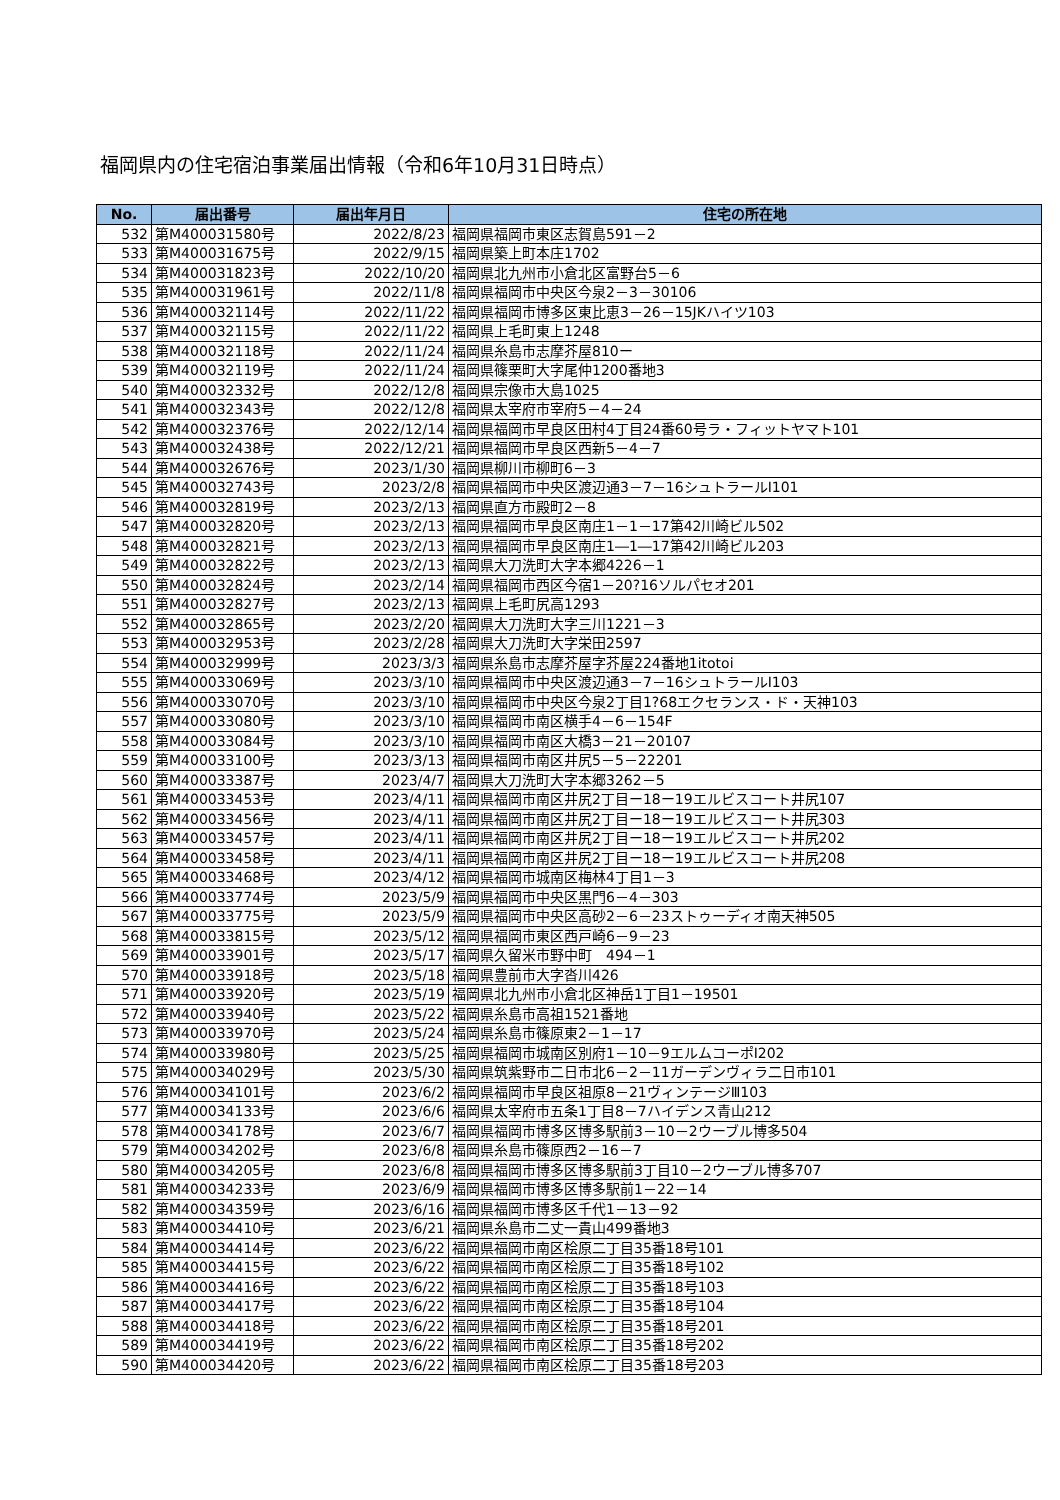福岡県内の住宅宿泊事業届出情報（令和6年10月31日時点）
| No. | 届出番号 | 届出年月日 | 住宅の所在地 |
| --- | --- | --- | --- |
| 532 | 第M400031580号 | 2022/8/23 | 福岡県福岡市東区志賀島591－2 |
| 533 | 第M400031675号 | 2022/9/15 | 福岡県築上町本庄1702 |
| 534 | 第M400031823号 | 2022/10/20 | 福岡県北九州市小倉北区富野台5－6 |
| 535 | 第M400031961号 | 2022/11/8 | 福岡県福岡市中央区今泉2－3－30106 |
| 536 | 第M400032114号 | 2022/11/22 | 福岡県福岡市博多区東比恵3－26－15JKハイツ103 |
| 537 | 第M400032115号 | 2022/11/22 | 福岡県上毛町東上1248 |
| 538 | 第M400032118号 | 2022/11/24 | 福岡県糸島市志摩芥屋810ー |
| 539 | 第M400032119号 | 2022/11/24 | 福岡県篠栗町大字尾仲1200番地3 |
| 540 | 第M400032332号 | 2022/12/8 | 福岡県宗像市大島1025 |
| 541 | 第M400032343号 | 2022/12/8 | 福岡県太宰府市宰府5－4－24 |
| 542 | 第M400032376号 | 2022/12/14 | 福岡県福岡市早良区田村4丁目24番60号ラ・フィットヤマト101 |
| 543 | 第M400032438号 | 2022/12/21 | 福岡県福岡市早良区西新5－4－7 |
| 544 | 第M400032676号 | 2023/1/30 | 福岡県柳川市柳町6－3 |
| 545 | 第M400032743号 | 2023/2/8 | 福岡県福岡市中央区渡辺通3－7－16シュトラールⅠ101 |
| 546 | 第M400032819号 | 2023/2/13 | 福岡県直方市殿町2－8 |
| 547 | 第M400032820号 | 2023/2/13 | 福岡県福岡市早良区南庄1－1－17第42川崎ビル502 |
| 548 | 第M400032821号 | 2023/2/13 | 福岡県福岡市早良区南庄1―1―17第42川崎ビル203 |
| 549 | 第M400032822号 | 2023/2/13 | 福岡県大刀洗町大字本郷4226－1 |
| 550 | 第M400032824号 | 2023/2/14 | 福岡県福岡市西区今宿1－20?16ソルパセオ201 |
| 551 | 第M400032827号 | 2023/2/13 | 福岡県上毛町尻高1293 |
| 552 | 第M400032865号 | 2023/2/20 | 福岡県大刀洗町大字三川1221－3 |
| 553 | 第M400032953号 | 2023/2/28 | 福岡県大刀洗町大字栄田2597 |
| 554 | 第M400032999号 | 2023/3/3 | 福岡県糸島市志摩芥屋字芥屋224番地1itotoi |
| 555 | 第M400033069号 | 2023/3/10 | 福岡県福岡市中央区渡辺通3－7－16シュトラールⅠ103 |
| 556 | 第M400033070号 | 2023/3/10 | 福岡県福岡市中央区今泉2丁目1?68エクセランス・ド・天神103 |
| 557 | 第M400033080号 | 2023/3/10 | 福岡県福岡市南区横手4－6－154F |
| 558 | 第M400033084号 | 2023/3/10 | 福岡県福岡市南区大橋3－21－20107 |
| 559 | 第M400033100号 | 2023/3/13 | 福岡県福岡市南区井尻5－5－22201 |
| 560 | 第M400033387号 | 2023/4/7 | 福岡県大刀洗町大字本郷3262－5 |
| 561 | 第M400033453号 | 2023/4/11 | 福岡県福岡市南区井尻2丁目ー18ー19エルビスコート井尻107 |
| 562 | 第M400033456号 | 2023/4/11 | 福岡県福岡市南区井尻2丁目ー18ー19エルビスコート井尻303 |
| 563 | 第M400033457号 | 2023/4/11 | 福岡県福岡市南区井尻2丁目ー18ー19エルビスコート井尻202 |
| 564 | 第M400033458号 | 2023/4/11 | 福岡県福岡市南区井尻2丁目ー18ー19エルビスコート井尻208 |
| 565 | 第M400033468号 | 2023/4/12 | 福岡県福岡市城南区梅林4丁目1－3 |
| 566 | 第M400033774号 | 2023/5/9 | 福岡県福岡市中央区黒門6－4－303 |
| 567 | 第M400033775号 | 2023/5/9 | 福岡県福岡市中央区高砂2－6－23ストゥーディオ南天神505 |
| 568 | 第M400033815号 | 2023/5/12 | 福岡県福岡市東区西戸崎6－9－23 |
| 569 | 第M400033901号 | 2023/5/17 | 福岡県久留米市野中町 494－1 |
| 570 | 第M400033918号 | 2023/5/18 | 福岡県豊前市大字沓川426 |
| 571 | 第M400033920号 | 2023/5/19 | 福岡県北九州市小倉北区神岳1丁目1－19501 |
| 572 | 第M400033940号 | 2023/5/22 | 福岡県糸島市高祖1521番地 |
| 573 | 第M400033970号 | 2023/5/24 | 福岡県糸島市篠原東2－1－17 |
| 574 | 第M400033980号 | 2023/5/25 | 福岡県福岡市城南区別府1－10－9エルムコーポⅠ202 |
| 575 | 第M400034029号 | 2023/5/30 | 福岡県筑紫野市二日市北6－2－11ガーデンヴィラ二日市101 |
| 576 | 第M400034101号 | 2023/6/2 | 福岡県福岡市早良区祖原8－21ヴィンテージⅢ103 |
| 577 | 第M400034133号 | 2023/6/6 | 福岡県太宰府市五条1丁目8－7ハイデンス青山212 |
| 578 | 第M400034178号 | 2023/6/7 | 福岡県福岡市博多区博多駅前3－10－2ウーブル博多504 |
| 579 | 第M400034202号 | 2023/6/8 | 福岡県糸島市篠原西2－16－7 |
| 580 | 第M400034205号 | 2023/6/8 | 福岡県福岡市博多区博多駅前3丁目10－2ウーブル博多707 |
| 581 | 第M400034233号 | 2023/6/9 | 福岡県福岡市博多区博多駅前1－22－14 |
| 582 | 第M400034359号 | 2023/6/16 | 福岡県福岡市博多区千代1－13－92 |
| 583 | 第M400034410号 | 2023/6/21 | 福岡県糸島市二丈一貴山499番地3 |
| 584 | 第M400034414号 | 2023/6/22 | 福岡県福岡市南区桧原二丁目35番18号101 |
| 585 | 第M400034415号 | 2023/6/22 | 福岡県福岡市南区桧原二丁目35番18号102 |
| 586 | 第M400034416号 | 2023/6/22 | 福岡県福岡市南区桧原二丁目35番18号103 |
| 587 | 第M400034417号 | 2023/6/22 | 福岡県福岡市南区桧原二丁目35番18号104 |
| 588 | 第M400034418号 | 2023/6/22 | 福岡県福岡市南区桧原二丁目35番18号201 |
| 589 | 第M400034419号 | 2023/6/22 | 福岡県福岡市南区桧原二丁目35番18号202 |
| 590 | 第M400034420号 | 2023/6/22 | 福岡県福岡市南区桧原二丁目35番18号203 |